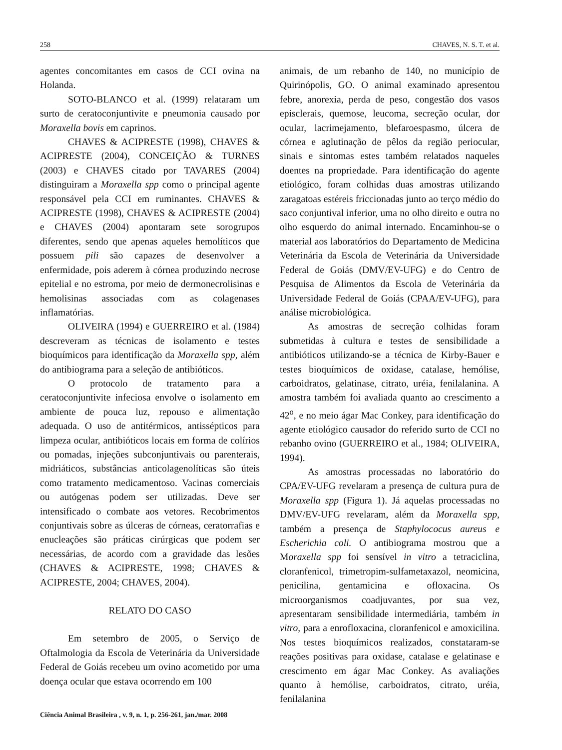258 CHAVES, N. S. T. et al.
agentes concomitantes em casos de CCI ovina na Holanda.
SOTO-BLANCO et al. (1999) relataram um surto de ceratoconjuntivite e pneumonia causado por Moraxella bovis em caprinos.
CHAVES & ACIPRESTE (1998), CHAVES & ACIPRESTE (2004), CONCEIÇÃO & TURNES (2003) e CHAVES citado por TAVARES (2004) distinguiram a Moraxella spp como o principal agente responsável pela CCI em ruminantes. CHAVES & ACIPRESTE (1998), CHAVES & ACIPRESTE (2004) e CHAVES (2004) apontaram sete sorogrupos diferentes, sendo que apenas aqueles hemolíticos que possuem pili são capazes de desenvolver a enfermidade, pois aderem à córnea produzindo necrose epitelial e no estroma, por meio de dermonecrolisinas e hemolisinas associadas com as colagenases inflamatórias.
OLIVEIRA (1994) e GUERREIRO et al. (1984) descreveram as técnicas de isolamento e testes bioquímicos para identificação da Moraxella spp, além do antibiograma para a seleção de antibióticos.
O protocolo de tratamento para a ceratoconjuntivite infeciosa envolve o isolamento em ambiente de pouca luz, repouso e alimentação adequada. O uso de antitérmicos, antissépticos para limpeza ocular, antibióticos locais em forma de colírios ou pomadas, injeções subconjuntivais ou parenterais, midriáticos, substâncias anticolagenolíticas são úteis como tratamento medicamentoso. Vacinas comerciais ou autógenas podem ser utilizadas. Deve ser intensificado o combate aos vetores. Recobrimentos conjuntivais sobre as úlceras de córneas, ceratorrafias e enucleações são práticas cirúrgicas que podem ser necessárias, de acordo com a gravidade das lesões (CHAVES & ACIPRESTE, 1998; CHAVES & ACIPRESTE, 2004; CHAVES, 2004).
RELATO DO CASO
Em setembro de 2005, o Serviço de Oftalmologia da Escola de Veterinária da Universidade Federal de Goiás recebeu um ovino acometido por uma doença ocular que estava ocorrendo em 100
animais, de um rebanho de 140, no município de Quirinópolis, GO. O animal examinado apresentou febre, anorexia, perda de peso, congestão dos vasos episclerais, quemose, leucoma, secreção ocular, dor ocular, lacrimejamento, blefaroespasmo, úlcera de córnea e aglutinação de pêlos da região periocular, sinais e sintomas estes também relatados naqueles doentes na propriedade. Para identificação do agente etiológico, foram colhidas duas amostras utilizando zaragatoas estéreis friccionadas junto ao terço médio do saco conjuntival inferior, uma no olho direito e outra no olho esquerdo do animal internado. Encaminhou-se o material aos laboratórios do Departamento de Medicina Veterinária da Escola de Veterinária da Universidade Federal de Goiás (DMV/EV-UFG) e do Centro de Pesquisa de Alimentos da Escola de Veterinária da Universidade Federal de Goiás (CPAA/EV-UFG), para análise microbiológica.
As amostras de secreção colhidas foram submetidas à cultura e testes de sensibilidade a antibióticos utilizando-se a técnica de Kirby-Bauer e testes bioquímicos de oxidase, catalase, hemólise, carboidratos, gelatinase, citrato, uréia, fenilalanina. A amostra também foi avaliada quanto ao crescimento a 42<sup>o</sup>, e no meio ágar Mac Conkey, para identificação do agente etiológico causador do referido surto de CCI no rebanho ovino (GUERREIRO et al., 1984; OLIVEIRA, 1994).
As amostras processadas no laboratório do CPA/EV-UFG revelaram a presença de cultura pura de Moraxella spp (Figura 1). Já aquelas processadas no DMV/EV-UFG revelaram, além da Moraxella spp, também a presença de Staphylococus aureus e Escherichia coli. O antibiograma mostrou que a Moraxella spp foi sensível in vitro a tetraciclina, cloranfenicol, trimetropim-sulfametaxazol, neomicina, penicilina, gentamicina e ofloxacina. Os microorganismos coadjuvantes, por sua vez, apresentaram sensibilidade intermediária, também in vitro, para a enrofloxacina, cloranfenicol e amoxicilina. Nos testes bioquímicos realizados, constataram-se reações positivas para oxidase, catalase e gelatinase e crescimento em ágar Mac Conkey. As avaliações quanto à hemólise, carboidratos, citrato, uréia, fenilalanina
Ciência Animal Brasileira , v. 9, n. 1, p. 256-261, jan./mar. 2008